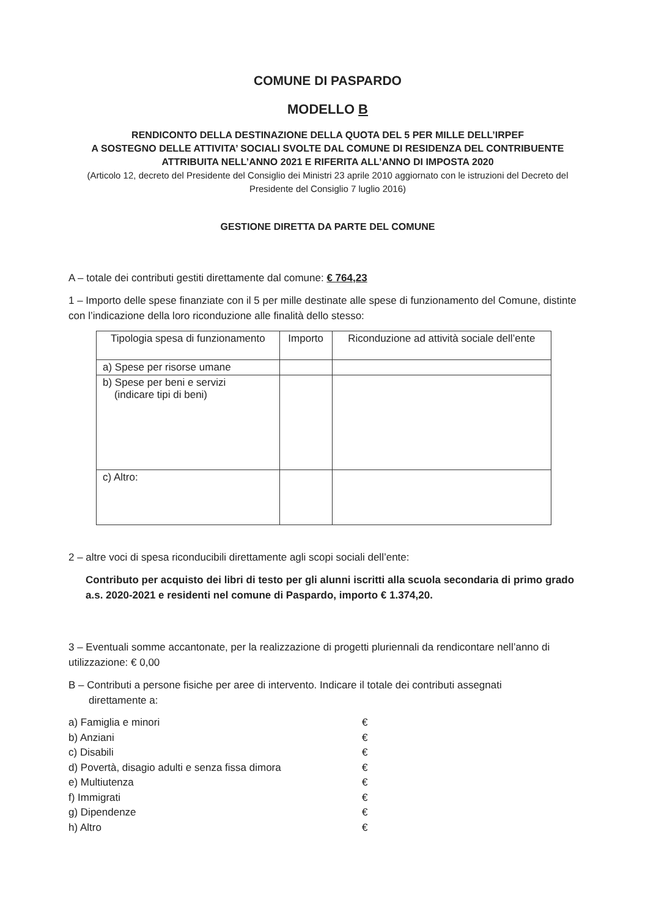COMUNE DI PASPARDO
MODELLO B
RENDICONTO DELLA DESTINAZIONE DELLA QUOTA DEL 5 PER MILLE DELL’IRPEF
A SOSTEGNO DELLE ATTIVITA’ SOCIALI SVOLTE DAL COMUNE DI RESIDENZA DEL CONTRIBUENTE
ATTRIBUITA NELL’ANNO 2021 E RIFERITA ALL’ANNO DI IMPOSTA 2020
(Articolo 12, decreto del Presidente del Consiglio dei Ministri 23 aprile 2010 aggiornato con le istruzioni del Decreto del Presidente del Consiglio 7 luglio 2016)
GESTIONE DIRETTA DA PARTE DEL COMUNE
A – totale dei contributi gestiti direttamente dal comune: € 764,23
1 – Importo delle spese finanziate con il 5 per mille destinate alle spese di funzionamento del Comune, distinte con l’indicazione della loro riconduzione alle finalità dello stesso:
| Tipologia spesa di funzionamento | Importo | Riconduzione ad attività sociale dell’ente |
| --- | --- | --- |
| a) Spese per risorse umane | | |
| b) Spese per beni e servizi (indicare tipi di beni) | | |
| c) Altro: | | |
2 – altre voci di spesa riconducibili direttamente agli scopi sociali dell’ente:
Contributo per acquisto dei libri di testo per gli alunni iscritti alla scuola secondaria di primo grado a.s. 2020-2021 e residenti nel comune di Paspardo, importo € 1.374,20.
3 – Eventuali somme accantonate, per la realizzazione di progetti pluriennali da rendicontare nell’anno di utilizzazione: € 0,00
B – Contributi a persone fisiche per aree di intervento. Indicare il totale dei contributi assegnati
direttamente a:
a) Famiglia e minori €
b) Anziani €
c) Disabili €
d) Povertà, disagio adulti e senza fissa dimora €
e) Multiutenza €
f) Immigrati €
g) Dipendenze €
h) Altro €